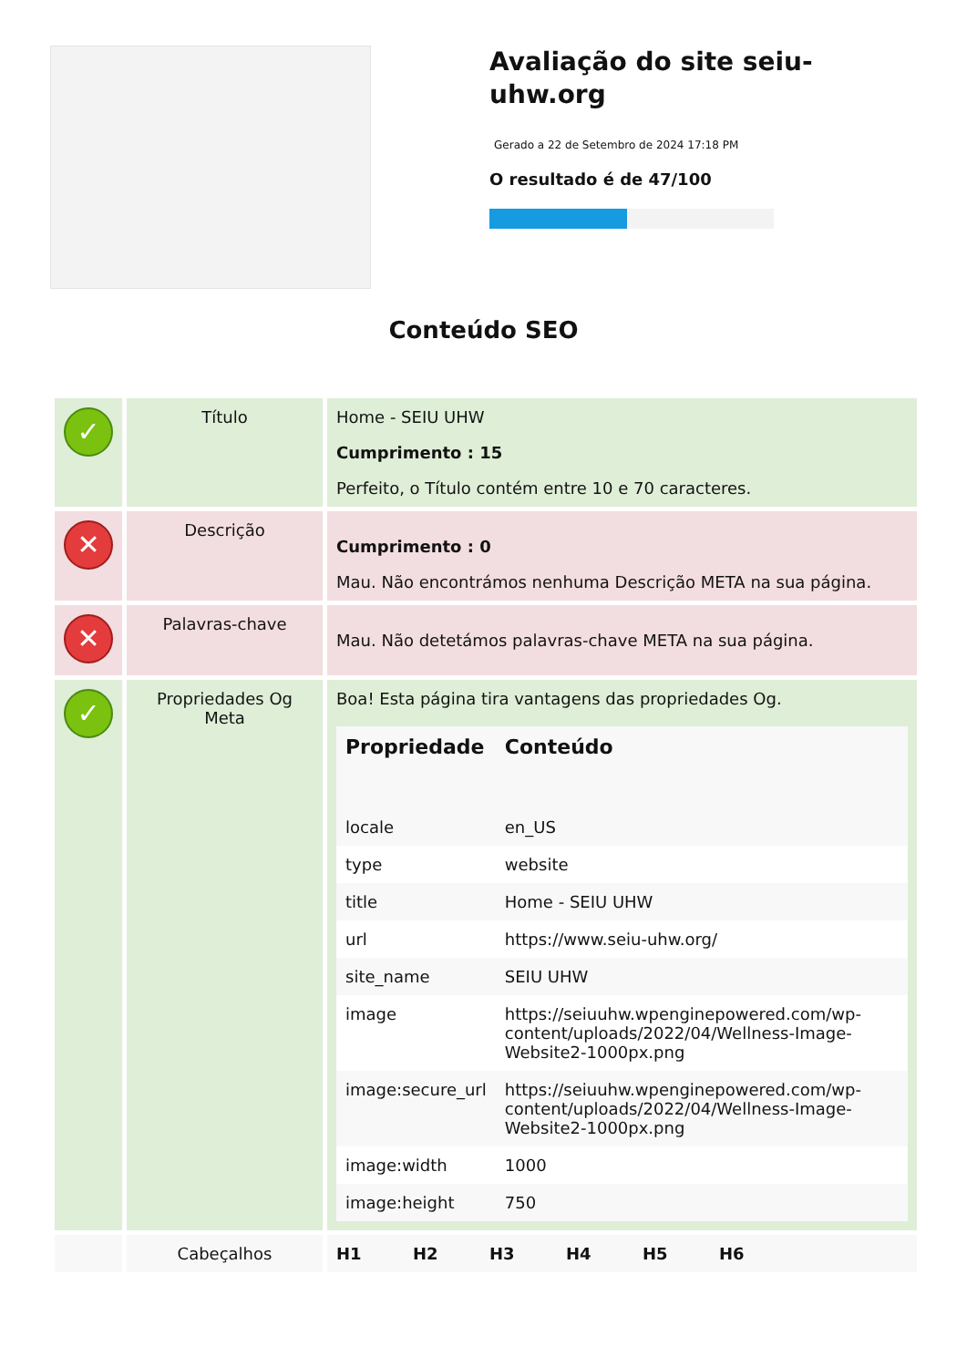Avaliação do site seiu-uhw.org
Gerado a 22 de Setembro de 2024 17:18 PM
O resultado é de 47/100
Conteúdo SEO
| ✓ | Título | Home - SEIU UHW Cumprimento : 15 Perfeito, o Título contém entre 10 e 70 caracteres. |
| ✕ | Descrição | Cumprimento : 0 Mau. Não encontrámos nenhuma Descrição META na sua página. |
| ✕ | Palavras-chave | Mau. Não detetámos palavras-chave META na sua página. |
| ✓ | Propriedades Og Meta | Boa! Esta página tira vantagens das propriedades Og. / Propriedade / Conteúdo / / --- / --- / / locale / en_US / / type / website / / title / Home - SEIU UHW / / url / https://www.seiu-uhw.org/ / / site_name / SEIU UHW / / image / https://seiuuhw.wpenginepowered.com/wp-content/uploads/2022/04/Wellness-Image-Website2-1000px.png / / image:secure_url / https://seiuuhw.wpenginepowered.com/wp-content/uploads/2022/04/Wellness-Image-Website2-1000px.png / / image:width / 1000 / / image:height / 750 / |
| | Cabeçalhos | H1 H2 H3 H4 H5 H6 |